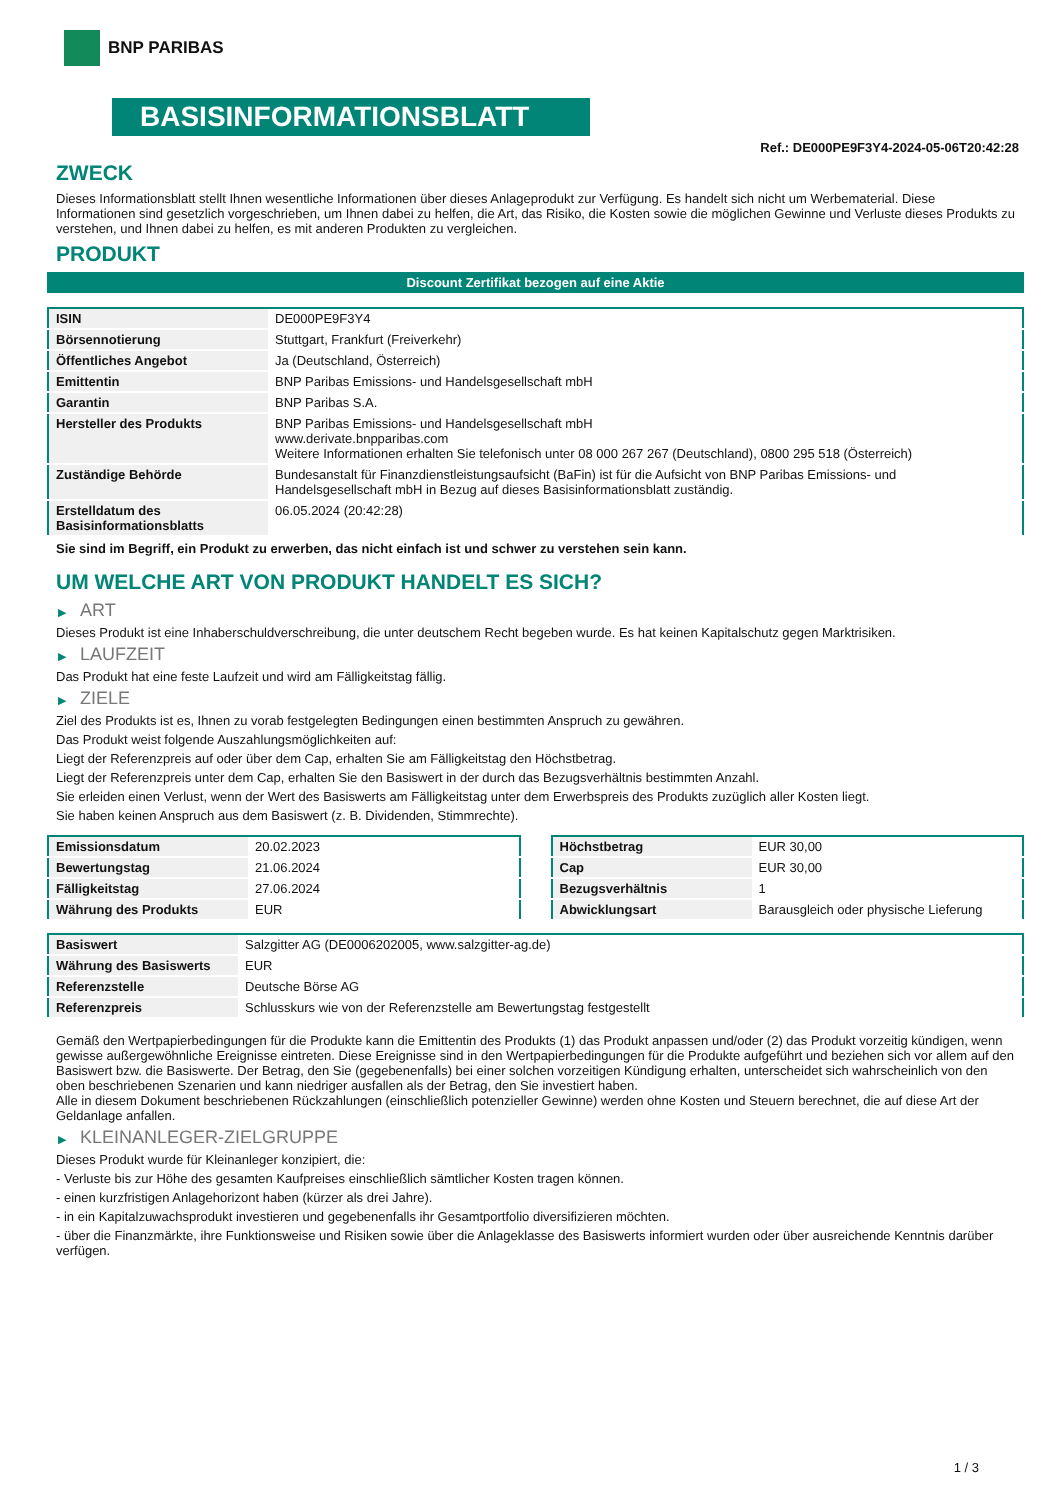BNP PARIBAS
BASISINFORMATIONSBLATT
Ref.: DE000PE9F3Y4-2024-05-06T20:42:28
ZWECK
Dieses Informationsblatt stellt Ihnen wesentliche Informationen über dieses Anlageprodukt zur Verfügung. Es handelt sich nicht um Werbematerial. Diese Informationen sind gesetzlich vorgeschrieben, um Ihnen dabei zu helfen, die Art, das Risiko, die Kosten sowie die möglichen Gewinne und Verluste dieses Produkts zu verstehen, und Ihnen dabei zu helfen, es mit anderen Produkten zu vergleichen.
PRODUKT
Discount Zertifikat bezogen auf eine Aktie
| ISIN | DE000PE9F3Y4 |
| Börsennotierung | Stuttgart, Frankfurt (Freiverkehr) |
| Öffentliches Angebot | Ja (Deutschland, Österreich) |
| Emittentin | BNP Paribas Emissions- und Handelsgesellschaft mbH |
| Garantin | BNP Paribas S.A. |
| Hersteller des Produkts | BNP Paribas Emissions- und Handelsgesellschaft mbH www.derivate.bnpparibas.com Weitere Informationen erhalten Sie telefonisch unter 08 000 267 267 (Deutschland), 0800 295 518 (Österreich) |
| Zuständige Behörde | Bundesanstalt für Finanzdienstleistungsaufsicht (BaFin) ist für die Aufsicht von BNP Paribas Emissions- und Handelsgesellschaft mbH in Bezug auf dieses Basisinformationsblatt zuständig. |
| Erstelldatum des Basisinformationsblatts | 06.05.2024 (20:42:28) |
Sie sind im Begriff, ein Produkt zu erwerben, das nicht einfach ist und schwer zu verstehen sein kann.
UM WELCHE ART VON PRODUKT HANDELT ES SICH?
▶ ART
Dieses Produkt ist eine Inhaberschuldverschreibung, die unter deutschem Recht begeben wurde. Es hat keinen Kapitalschutz gegen Marktrisiken.
▶ LAUFZEIT
Das Produkt hat eine feste Laufzeit und wird am Fälligkeitstag fällig.
▶ ZIELE
Ziel des Produkts ist es, Ihnen zu vorab festgelegten Bedingungen einen bestimmten Anspruch zu gewähren.
Das Produkt weist folgende Auszahlungsmöglichkeiten auf:
Liegt der Referenzpreis auf oder über dem Cap, erhalten Sie am Fälligkeitstag den Höchstbetrag.
Liegt der Referenzpreis unter dem Cap, erhalten Sie den Basiswert in der durch das Bezugsverhältnis bestimmten Anzahl.
Sie erleiden einen Verlust, wenn der Wert des Basiswerts am Fälligkeitstag unter dem Erwerbspreis des Produkts zuzüglich aller Kosten liegt.
Sie haben keinen Anspruch aus dem Basiswert (z. B. Dividenden, Stimmrechte).
| Emissionsdatum | 20.02.2023 |
| Bewertungstag | 21.06.2024 |
| Fälligkeitstag | 27.06.2024 |
| Währung des Produkts | EUR |
| Höchstbetrag | EUR 30,00 |
| Cap | EUR 30,00 |
| Bezugsverhältnis | 1 |
| Abwicklungsart | Barausgleich oder physische Lieferung |
| Basiswert | Salzgitter AG (DE0006202005, www.salzgitter-ag.de) |
| Währung des Basiswerts | EUR |
| Referenzstelle | Deutsche Börse AG |
| Referenzpreis | Schlusskurs wie von der Referenzstelle am Bewertungstag festgestellt |
Gemäß den Wertpapierbedingungen für die Produkte kann die Emittentin des Produkts (1) das Produkt anpassen und/oder (2) das Produkt vorzeitig kündigen, wenn gewisse außergewöhnliche Ereignisse eintreten. Diese Ereignisse sind in den Wertpapierbedingungen für die Produkte aufgeführt und beziehen sich vor allem auf den Basiswert bzw. die Basiswerte. Der Betrag, den Sie (gegebenenfalls) bei einer solchen vorzeitigen Kündigung erhalten, unterscheidet sich wahrscheinlich von den oben beschriebenen Szenarien und kann niedriger ausfallen als der Betrag, den Sie investiert haben.
Alle in diesem Dokument beschriebenen Rückzahlungen (einschließlich potenzieller Gewinne) werden ohne Kosten und Steuern berechnet, die auf diese Art der Geldanlage anfallen.
▶ KLEINANLEGER-ZIELGRUPPE
Dieses Produkt wurde für Kleinanleger konzipiert, die:
- Verluste bis zur Höhe des gesamten Kaufpreises einschließlich sämtlicher Kosten tragen können.
- einen kurzfristigen Anlagehorizont haben (kürzer als drei Jahre).
- in ein Kapitalzuwachsprodukt investieren und gegebenenfalls ihr Gesamtportfolio diversifizieren möchten.
- über die Finanzmärkte, ihre Funktionsweise und Risiken sowie über die Anlageklasse des Basiswerts informiert wurden oder über ausreichende Kenntnis darüber verfügen.
1 / 3